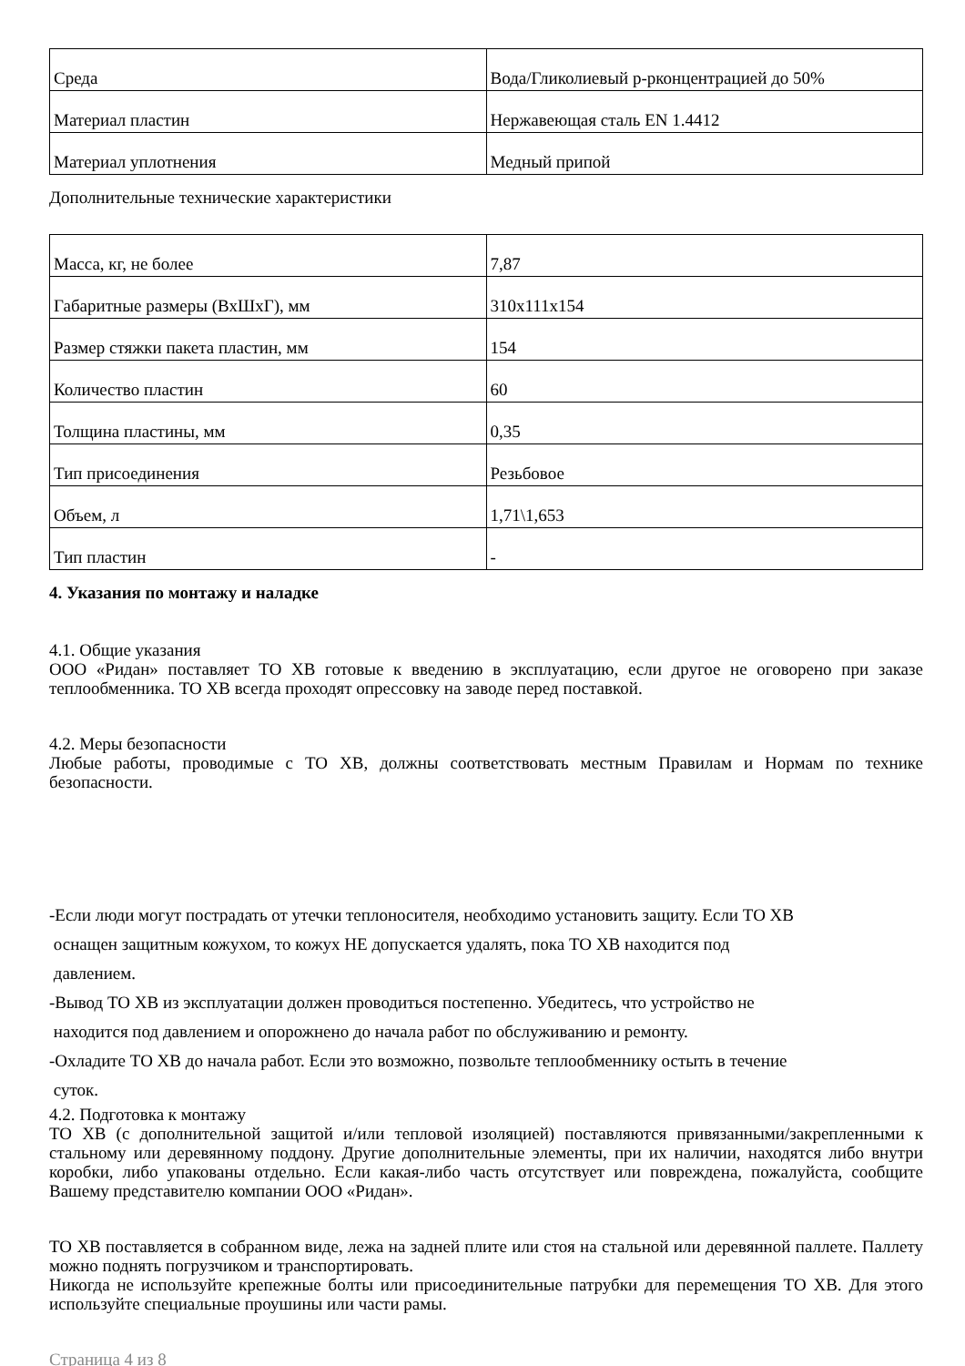| Среда | Вода/Гликолиевый р-рконцентрацией до 50% |
| Материал пластин | Нержавеющая сталь EN 1.4412 |
| Материал уплотнения | Медный припой |
Дополнительные технические характеристики
| Масса, кг, не более | 7,87 |
| Габаритные размеры (ВхШхГ), мм | 310x111x154 |
| Размер стяжки пакета пластин, мм | 154 |
| Количество пластин | 60 |
| Толщина пластины, мм | 0,35 |
| Тип присоединения | Резьбовое |
| Объем, л | 1,71\1,653 |
| Тип пластин | - |
4. Указания по монтажу и наладке
4.1. Общие указания
ООО «Ридан» поставляет ТО ХВ готовые к введению в эксплуатацию, если другое не оговорено при заказе теплообменника. ТО ХВ всегда проходят опрессовку на заводе перед поставкой.
4.2. Меры безопасности
Любые работы, проводимые с ТО ХВ, должны соответствовать местным Правилам и Нормам по технике безопасности.
-Если люди могут пострадать от утечки теплоносителя, необходимо установить защиту. Если ТО ХВ
оснащен защитным кожухом, то кожух НЕ допускается удалять, пока ТО ХВ находится под
давлением.
-Вывод ТО ХВ из эксплуатации должен проводиться постепенно. Убедитесь, что устройство не
находится под давлением и опорожнено до начала работ по обслуживанию и ремонту.
-Охладите ТО ХВ до начала работ. Если это возможно, позвольте теплообменнику остыть в течение
суток.
4.2. Подготовка к монтажу
ТО ХВ (с дополнительной защитой и/или тепловой изоляцией) поставляются привязанными/закрепленными к стальному или деревянному поддону. Другие дополнительные элементы, при их наличии, находятся либо внутри коробки, либо упакованы отдельно. Если какая-либо часть отсутствует или повреждена, пожалуйста, сообщите Вашему представителю компании ООО «Ридан».
ТО ХВ поставляется в собранном виде, лежа на задней плите или стоя на стальной или деревянной паллете. Паллету можно поднять погрузчиком и транспортировать.
Никогда не используйте крепежные болты или присоединительные патрубки для перемещения ТО ХВ. Для этого используйте специальные проушины или части рамы.
Страница 4 из 8